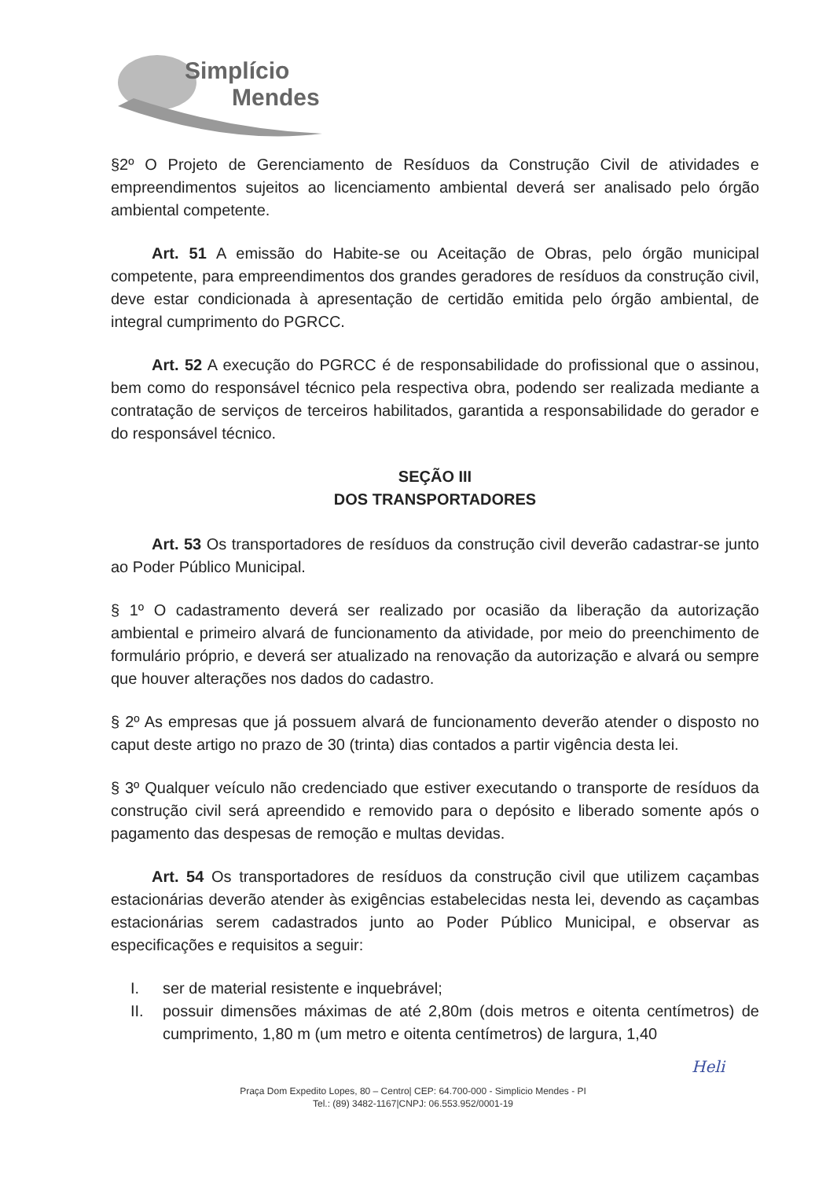Simplício
Mendes
§2º O Projeto de Gerenciamento de Resíduos da Construção Civil de atividades e empreendimentos sujeitos ao licenciamento ambiental deverá ser analisado pelo órgão ambiental competente.
Art. 51 A emissão do Habite-se ou Aceitação de Obras, pelo órgão municipal competente, para empreendimentos dos grandes geradores de resíduos da construção civil, deve estar condicionada à apresentação de certidão emitida pelo órgão ambiental, de integral cumprimento do PGRCC.
Art. 52 A execução do PGRCC é de responsabilidade do profissional que o assinou, bem como do responsável técnico pela respectiva obra, podendo ser realizada mediante a contratação de serviços de terceiros habilitados, garantida a responsabilidade do gerador e do responsável técnico.
SEÇÃO III
DOS TRANSPORTADORES
Art. 53 Os transportadores de resíduos da construção civil deverão cadastrar-se junto ao Poder Público Municipal.
§ 1º O cadastramento deverá ser realizado por ocasião da liberação da autorização ambiental e primeiro alvará de funcionamento da atividade, por meio do preenchimento de formulário próprio, e deverá ser atualizado na renovação da autorização e alvará ou sempre que houver alterações nos dados do cadastro.
§ 2º As empresas que já possuem alvará de funcionamento deverão atender o disposto no caput deste artigo no prazo de 30 (trinta) dias contados a partir vigência desta lei.
§ 3º Qualquer veículo não credenciado que estiver executando o transporte de resíduos da construção civil será apreendido e removido para o depósito e liberado somente após o pagamento das despesas de remoção e multas devidas.
Art. 54 Os transportadores de resíduos da construção civil que utilizem caçambas estacionárias deverão atender às exigências estabelecidas nesta lei, devendo as caçambas estacionárias serem cadastrados junto ao Poder Público Municipal, e observar as especificações e requisitos a seguir:
I. ser de material resistente e inquebrável;
II. possuir dimensões máximas de até 2,80m (dois metros e oitenta centímetros) de cumprimento, 1,80 m (um metro e oitenta centímetros) de largura, 1,40
Heli
Praça Dom Expedito Lopes, 80 – Centro| CEP: 64.700-000 - Simplicio Mendes - PI
Tel.: (89) 3482-1167|CNPJ: 06.553.952/0001-19